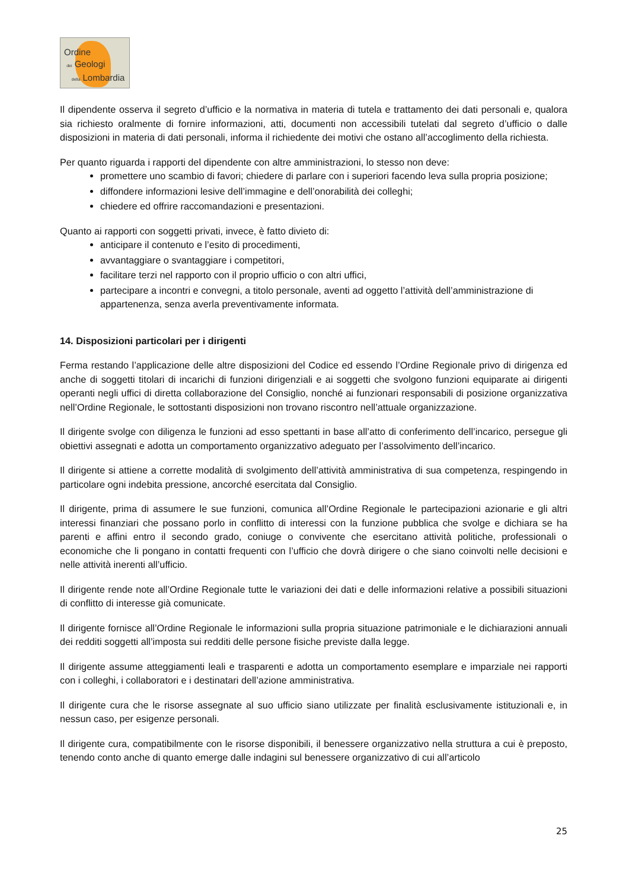Ordine
dei Geologi
della Lombardia
Il dipendente osserva il segreto d’ufficio e la normativa in materia di tutela e trattamento dei dati personali e, qualora sia richiesto oralmente di fornire informazioni, atti, documenti non accessibili tutelati dal segreto d’ufficio o dalle disposizioni in materia di dati personali, informa il richiedente dei motivi che ostano all’accoglimento della richiesta.
Per quanto riguarda i rapporti del dipendente con altre amministrazioni, lo stesso non deve:
promettere uno scambio di favori; chiedere di parlare con i superiori facendo leva sulla propria posizione;
diffondere informazioni lesive dell’immagine e dell’onorabilità dei colleghi;
chiedere ed offrire raccomandazioni e presentazioni.
Quanto ai rapporti con soggetti privati, invece, è fatto divieto di:
anticipare il contenuto e l’esito di procedimenti,
avvantaggiare o svantaggiare i competitori,
facilitare terzi nel rapporto con il proprio ufficio o con altri uffici,
partecipare a incontri e convegni, a titolo personale, aventi ad oggetto l’attività dell’amministrazione di appartenenza, senza averla preventivamente informata.
14. Disposizioni particolari per i dirigenti
Ferma restando l’applicazione delle altre disposizioni del Codice ed essendo l’Ordine Regionale privo di dirigenza ed anche di soggetti titolari di incarichi di funzioni dirigenziali e ai soggetti che svolgono funzioni equiparate ai dirigenti operanti negli uffici di diretta collaborazione del Consiglio, nonché ai funzionari responsabili di posizione organizzativa nell’Ordine Regionale, le sottostanti disposizioni non trovano riscontro nell’attuale organizzazione.
Il dirigente svolge con diligenza le funzioni ad esso spettanti in base all’atto di conferimento dell’incarico, persegue gli obiettivi assegnati e adotta un comportamento organizzativo adeguato per l’assolvimento dell’incarico.
Il dirigente si attiene a corrette modalità di svolgimento dell’attività amministrativa di sua competenza, respingendo in particolare ogni indebita pressione, ancorché esercitata dal Consiglio.
Il dirigente, prima di assumere le sue funzioni, comunica all’Ordine Regionale le partecipazioni azionarie e gli altri interessi finanziari che possano porlo in conflitto di interessi con la funzione pubblica che svolge e dichiara se ha parenti e affini entro il secondo grado, coniuge o convivente che esercitano attività politiche, professionali o economiche che li pongano in contatti frequenti con l’ufficio che dovrà dirigere o che siano coinvolti nelle decisioni e nelle attività inerenti all’ufficio.
Il dirigente rende note all’Ordine Regionale tutte le variazioni dei dati e delle informazioni relative a possibili situazioni di conflitto di interesse già comunicate.
Il dirigente fornisce all’Ordine Regionale le informazioni sulla propria situazione patrimoniale e le dichiarazioni annuali dei redditi soggetti all’imposta sui redditi delle persone fisiche previste dalla legge.
Il dirigente assume atteggiamenti leali e trasparenti e adotta un comportamento esemplare e imparziale nei rapporti con i colleghi, i collaboratori e i destinatari dell’azione amministrativa.
Il dirigente cura che le risorse assegnate al suo ufficio siano utilizzate per finalità esclusivamente istituzionali e, in nessun caso, per esigenze personali.
Il dirigente cura, compatibilmente con le risorse disponibili, il benessere organizzativo nella struttura a cui è preposto, tenendo conto anche di quanto emerge dalle indagini sul benessere organizzativo di cui all’articolo
25